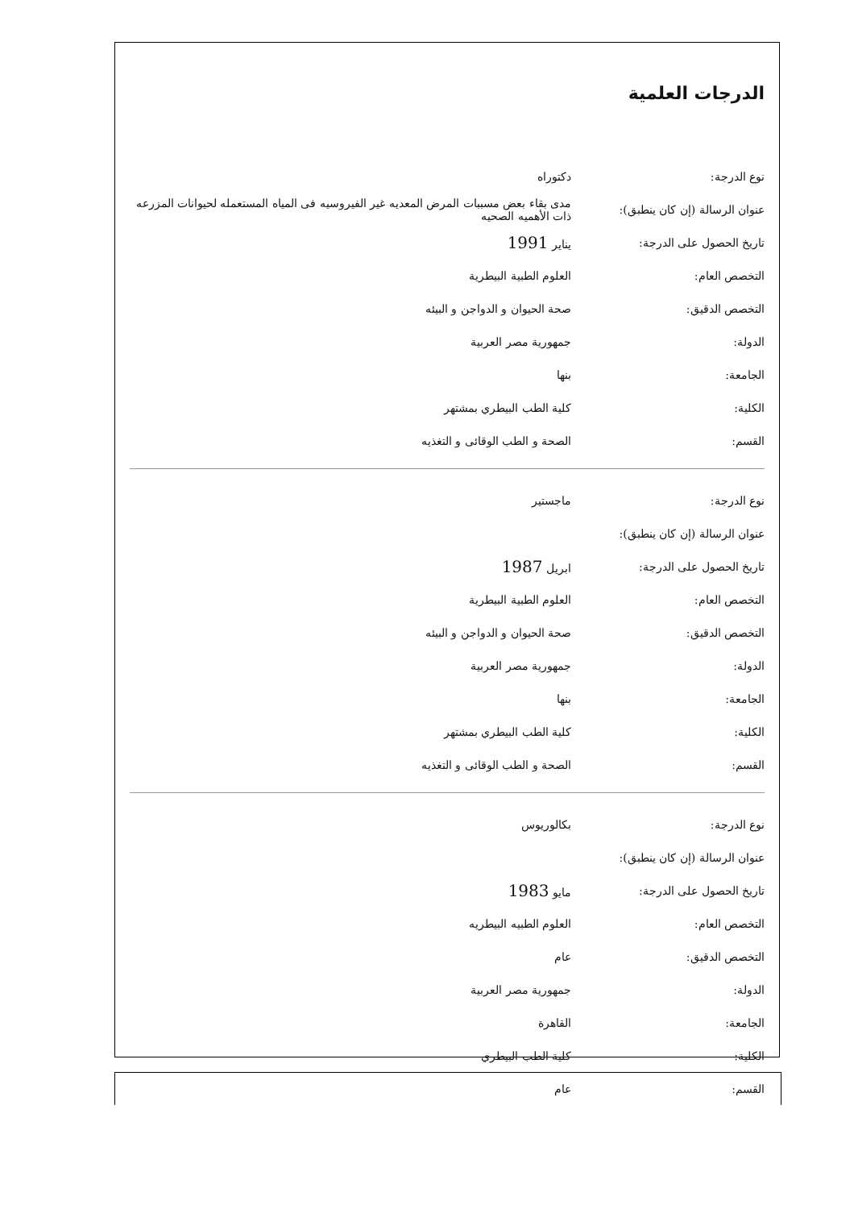الدرجات العلمية
| نوع الدرجة: | دكتوراه |
| عنوان الرسالة (إن كان ينطبق): | مدى بقاء بعض مسببات المرض المعديه غير الفيروسيه فى المياه المستعمله لحيوانات المزرعه ذات الأهميه الصحيه |
| تاريخ الحصول على الدرجة: | يناير 1991 |
| التخصص العام: | العلوم الطبية البيطرية |
| التخصص الدقيق: | صحة الحيوان و الدواجن و البيئه |
| الدولة: | جمهورية مصر العربية |
| الجامعة: | بنها |
| الكلية: | كلية الطب البيطري بمشتهر |
| القسم: | الصحة و الطب الوقائى و التغذيه |
| نوع الدرجة: | ماجستير |
| عنوان الرسالة (إن كان ينطبق): | |
| تاريخ الحصول على الدرجة: | ابريل 1987 |
| التخصص العام: | العلوم الطبية البيطرية |
| التخصص الدقيق: | صحة الحيوان و الدواجن و البيئه |
| الدولة: | جمهورية مصر العربية |
| الجامعة: | بنها |
| الكلية: | كلية الطب البيطري بمشتهر |
| القسم: | الصحة و الطب الوقائى و التغذيه |
| نوع الدرجة: | بكالوريوس |
| عنوان الرسالة (إن كان ينطبق): | |
| تاريخ الحصول على الدرجة: | مايو 1983 |
| التخصص العام: | العلوم الطبيه البيطريه |
| التخصص الدقيق: | عام |
| الدولة: | جمهورية مصر العربية |
| الجامعة: | القاهرة |
| الكلية: | كلية الطب البيطري |
| القسم: | عام |